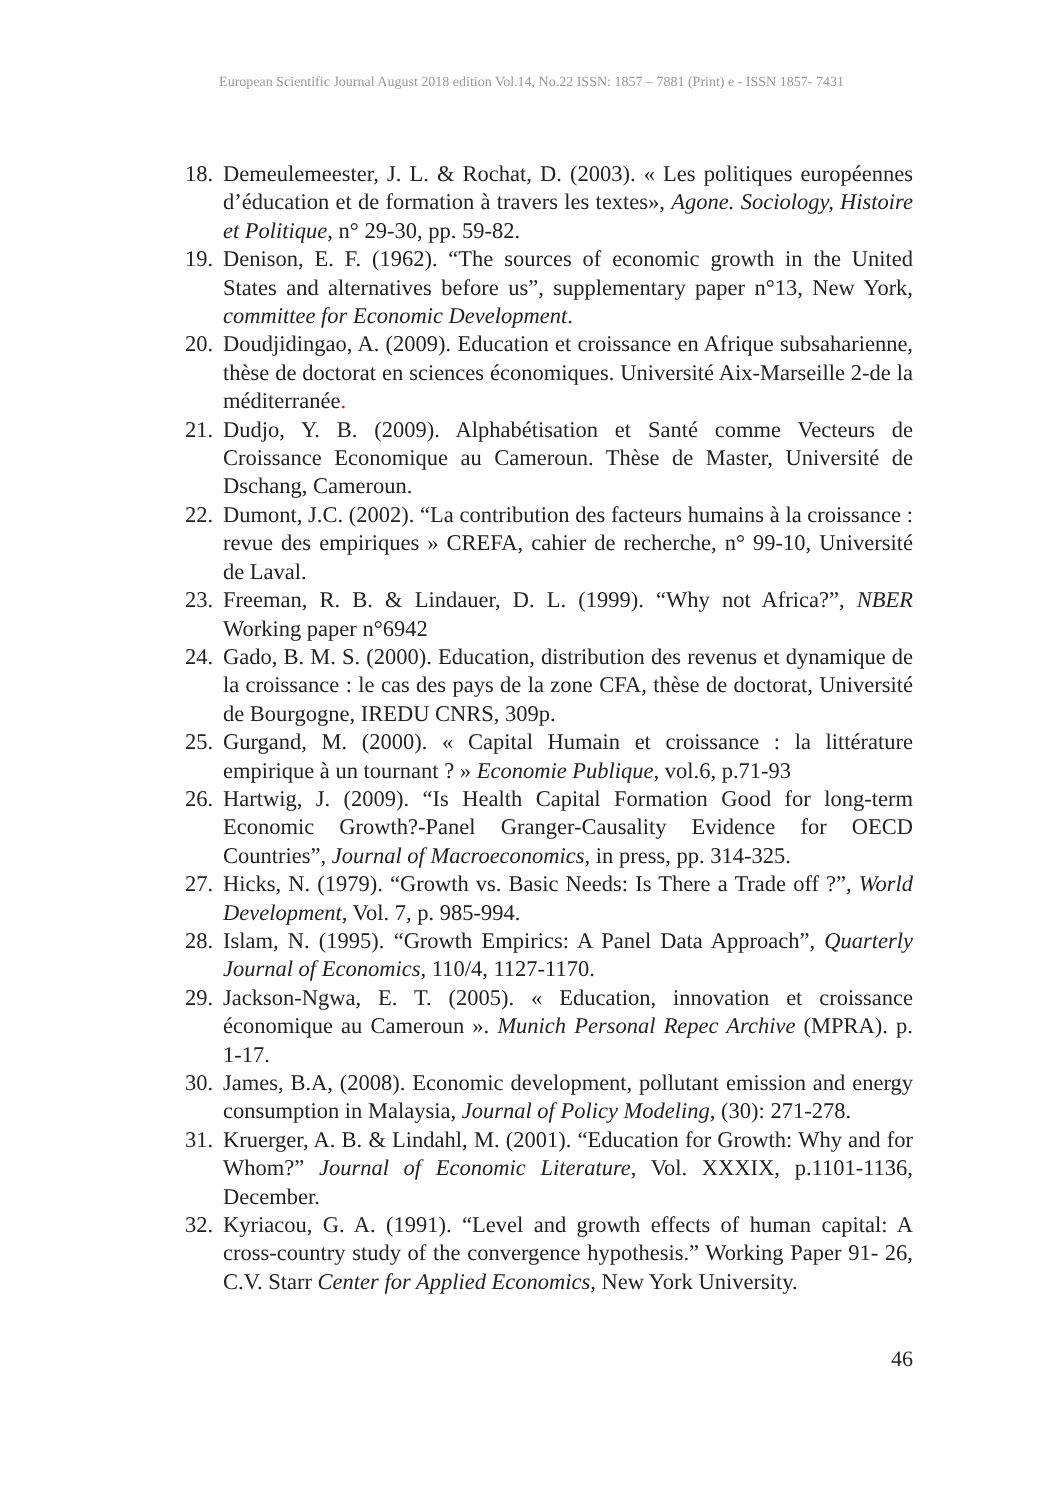European Scientific Journal August 2018 edition Vol.14, No.22 ISSN: 1857 – 7881 (Print) e - ISSN 1857- 7431
18. Demeulemeester, J. L. & Rochat, D. (2003). « Les politiques européennes d’éducation et de formation à travers les textes», Agone. Sociology, Histoire et Politique, n° 29-30, pp. 59-82.
19. Denison, E. F. (1962). “The sources of economic growth in the United States and alternatives before us”, supplementary paper n°13, New York, committee for Economic Development.
20. Doudjidingao, A. (2009). Education et croissance en Afrique subsaharienne, thèse de doctorat en sciences économiques. Université Aix-Marseille 2-de la méditerranée.
21. Dudjo, Y. B. (2009). Alphabétisation et Santé comme Vecteurs de Croissance Economique au Cameroun. Thèse de Master, Université de Dschang, Cameroun.
22. Dumont, J.C. (2002). “La contribution des facteurs humains à la croissance : revue des empiriques » CREFA, cahier de recherche, n° 99-10, Université de Laval.
23. Freeman, R. B. & Lindauer, D. L. (1999). “Why not Africa?”, NBER Working paper n°6942
24. Gado, B. M. S. (2000). Education, distribution des revenus et dynamique de la croissance : le cas des pays de la zone CFA, thèse de doctorat, Université de Bourgogne, IREDU CNRS, 309p.
25. Gurgand, M. (2000). « Capital Humain et croissance : la littérature empirique à un tournant ? » Economie Publique, vol.6, p.71-93
26. Hartwig, J. (2009). “Is Health Capital Formation Good for long-term Economic Growth?-Panel Granger-Causality Evidence for OECD Countries”, Journal of Macroeconomics, in press, pp. 314-325.
27. Hicks, N. (1979). “Growth vs. Basic Needs: Is There a Trade off ?”, World Development, Vol. 7, p. 985-994.
28. Islam, N. (1995). “Growth Empirics: A Panel Data Approach”, Quarterly Journal of Economics, 110/4, 1127-1170.
29. Jackson-Ngwa, E. T. (2005). « Education, innovation et croissance économique au Cameroun ». Munich Personal Repec Archive (MPRA). p. 1-17.
30. James, B.A, (2008). Economic development, pollutant emission and energy consumption in Malaysia, Journal of Policy Modeling, (30): 271-278.
31. Kruerger, A. B. & Lindahl, M. (2001). “Education for Growth: Why and for Whom?” Journal of Economic Literature, Vol. XXXIX, p.1101-1136, December.
32. Kyriacou, G. A. (1991). “Level and growth effects of human capital: A cross-country study of the convergence hypothesis.” Working Paper 91- 26, C.V. Starr Center for Applied Economics, New York University.
46